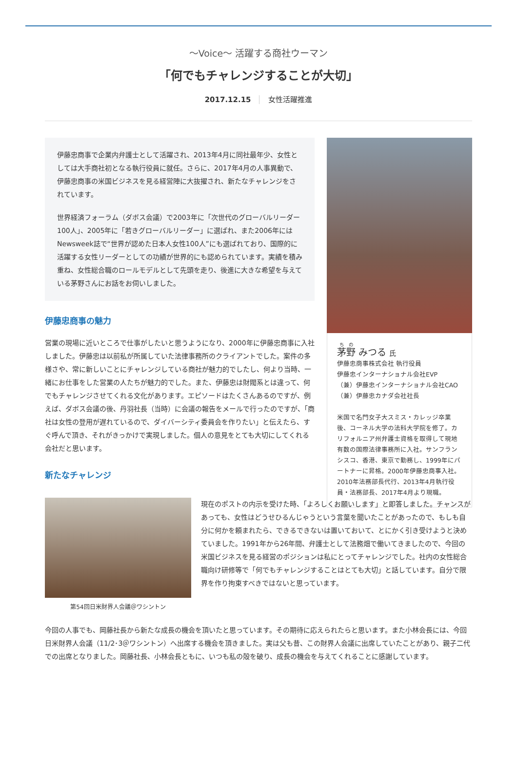〜Voice〜 活躍する商社ウーマン
「何でもチャレンジすることが大切」
2017.12.15 女性活躍推進
伊藤忠商事で企業内弁護士として活躍され、2013年4月に同社最年少、女性としては大手商社初となる執行役員に就任。さらに、2017年4月の人事異動で、伊藤忠商事の米国ビジネスを見る経営陣に大抜擢され、新たなチャレンジをされています。
世界経済フォーラム（ダボス会議）で2003年に「次世代のグローバルリーダー100人」、2005年に「若きグローバルリーダー」に選ばれ、また2006年にはNewsweek誌で“世界が認めた日本人女性100人”にも選ばれており、国際的に活躍する女性リーダーとしての功績が世界的にも認められています。実績を積み重ね、女性総合職のロールモデルとして先頭を走り、後進に大きな希望を与えている茅野さんにお話をお伺いしました。
伊藤忠商事の魅力
営業の現場に近いところで仕事がしたいと思うようになり、2000年に伊藤忠商事に入社しました。伊藤忠は以前私が所属していた法律事務所のクライアントでした。案件の多様さや、常に新しいことにチャレンジしている商社が魅力的でしたし、何より当時、一緒にお仕事をした営業の人たちが魅力的でした。また、伊藤忠は財閥系とは違って、何でもチャレンジさせてくれる文化があります。エピソードはたくさんあるのですが、例えば、ダボス会議の後、丹羽社長（当時）に会議の報告をメールで行ったのですが、「商社は女性の登用が遅れているので、ダイバーシティ委員会を作りたい」と伝えたら、すぐ呼んで頂き、それがきっかけで実現しました。個人の意見をとても大切にしてくれる会社だと思います。
新たなチャレンジ
茅野 みつる 氏
伊藤忠商事株式会社 執行役員
伊藤忠インターナショナル会社EVP
（兼）伊藤忠インターナショナル会社CAO
（兼）伊藤忠カナダ会社社長
米国で名門女子大スミス・カレッジ卒業後、コーネル大学の法科大学院を修了。カリフォルニア州弁護士資格を取得して現地有数の国際法律事務所に入社。サンフランシスコ、香港、東京で勤務し、1999年にパートナーに昇格。2000年伊藤忠商事入社。2010年法務部長代行、2013年4月執行役員・法務部長、2017年4月より現職。
第54回日米財界人会議＠ワシントン
現在のポストの内示を受けた時、「よろしくお願いします」と即答しました。チャンスがあっても、女性はどうせひるんじゃうという言葉を聞いたことがあったので、もしも自分に何かを頼まれたら、できるできないは置いておいて、とにかく引き受けようと決めていました。1991年から26年間、弁護士として法務畑で働いてきましたので、今回の米国ビジネスを見る経営のポジションは私にとってチャレンジでした。社内の女性総合職向け研修等で「何でもチャレンジすることはとても大切」と話しています。自分で限界を作り拘束すべきではないと思っています。
今回の人事でも、岡藤社長から新たな成長の機会を頂いたと思っています。その期待に応えられたらと思います。また小林会長には、今回日米財界人会議（11/2･3＠ワシントン）へ出席する機会を頂きました。実は父も昔、この財界人会議に出席していたことがあり、親子二代での出席となりました。岡藤社長、小林会長ともに、いつも私の殻を破り、成長の機会を与えてくれることに感謝しています。